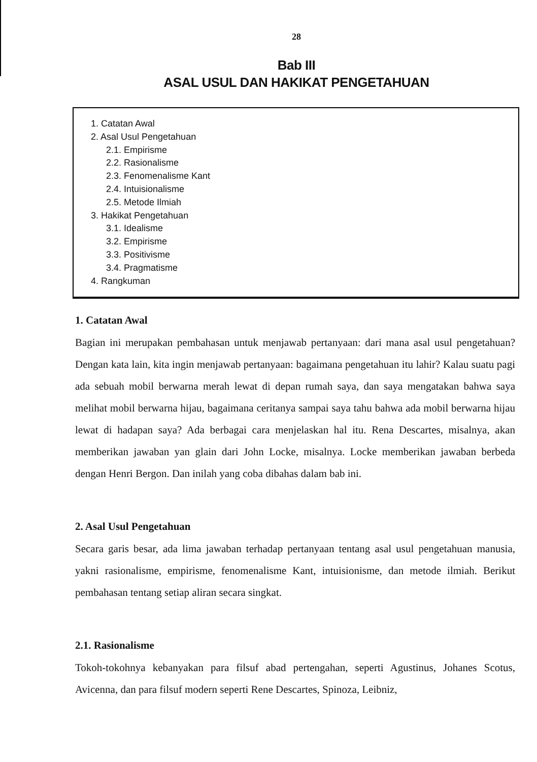28
Bab III
ASAL USUL DAN HAKIKAT PENGETAHUAN
1. Catatan Awal
2. Asal Usul Pengetahuan
2.1. Empirisme
2.2. Rasionalisme
2.3. Fenomenalisme Kant
2.4. Intuisionalisme
2.5. Metode Ilmiah
3. Hakikat Pengetahuan
3.1. Idealisme
3.2. Empirisme
3.3. Positivisme
3.4. Pragmatisme
4. Rangkuman
1. Catatan Awal
Bagian ini merupakan pembahasan untuk menjawab pertanyaan: dari mana asal usul pengetahuan? Dengan kata lain, kita ingin menjawab pertanyaan: bagaimana pengetahuan itu lahir? Kalau suatu pagi ada sebuah mobil berwarna merah lewat di depan rumah saya, dan saya mengatakan bahwa saya melihat mobil berwarna hijau, bagaimana ceritanya sampai saya tahu bahwa ada mobil berwarna hijau lewat di hadapan saya? Ada berbagai cara menjelaskan hal itu. Rena Descartes, misalnya, akan memberikan jawaban yan glain dari John Locke, misalnya. Locke memberikan jawaban berbeda dengan Henri Bergon. Dan inilah yang coba dibahas dalam bab ini.
2. Asal Usul Pengetahuan
Secara garis besar, ada lima jawaban terhadap pertanyaan tentang asal usul pengetahuan manusia, yakni rasionalisme, empirisme, fenomenalisme Kant, intuisionisme, dan metode ilmiah. Berikut pembahasan tentang setiap aliran secara singkat.
2.1. Rasionalisme
Tokoh-tokohnya kebanyakan para filsuf abad pertengahan, seperti Agustinus, Johanes Scotus, Avicenna, dan para filsuf modern seperti Rene Descartes, Spinoza, Leibniz,